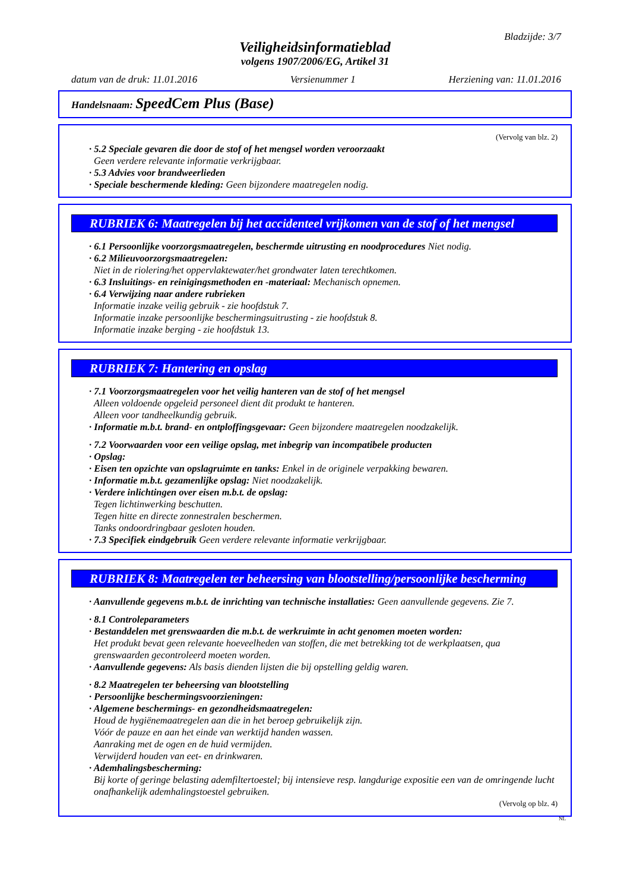Bladzijde: 3/7
Veiligheidsinformatieblad
volgens 1907/2006/EG, Artikel 31
datum van de druk: 11.01.2016 Versienummer 1 Herziening van: 11.01.2016
Handelsnaam: SpeedCem Plus (Base)
(Vervolg van blz. 2)
· 5.2 Speciale gevaren die door de stof of het mengsel worden veroorzaakt
Geen verdere relevante informatie verkrijgbaar.
· 5.3 Advies voor brandweerlieden
· Speciale beschermende kleding: Geen bijzondere maatregelen nodig.
RUBRIEK 6: Maatregelen bij het accidenteel vrijkomen van de stof of het mengsel
· 6.1 Persoonlijke voorzorgsmaatregelen, beschermde uitrusting en noodprocedures Niet nodig.
· 6.2 Milieuvoorzorgsmaatregelen:
Niet in de riolering/het oppervlaktewater/het grondwater laten terechtkomen.
· 6.3 Insluitings- en reinigingsmethoden en -materiaal: Mechanisch opnemen.
· 6.4 Verwijzing naar andere rubrieken
Informatie inzake veilig gebruik - zie hoofdstuk 7.
Informatie inzake persoonlijke beschermingsuitrusting - zie hoofdstuk 8.
Informatie inzake berging - zie hoofdstuk 13.
RUBRIEK 7: Hantering en opslag
· 7.1 Voorzorgsmaatregelen voor het veilig hanteren van de stof of het mengsel
Alleen voldoende opgeleid personeel dient dit produkt te hanteren.
Alleen voor tandheelkundig gebruik.
· Informatie m.b.t. brand- en ontploffingsgevaar: Geen bijzondere maatregelen noodzakelijk.
· 7.2 Voorwaarden voor een veilige opslag, met inbegrip van incompatibele producten
· Opslag:
· Eisen ten opzichte van opslagruimte en tanks: Enkel in de originele verpakking bewaren.
· Informatie m.b.t. gezamenlijke opslag: Niet noodzakelijk.
· Verdere inlichtingen over eisen m.b.t. de opslag:
Tegen lichtinwerking beschutten.
Tegen hitte en directe zonnestralen beschermen.
Tanks ondoordringbaar gesloten houden.
· 7.3 Specifiek eindgebruik Geen verdere relevante informatie verkrijgbaar.
RUBRIEK 8: Maatregelen ter beheersing van blootstelling/persoonlijke bescherming
· Aanvullende gegevens m.b.t. de inrichting van technische installaties: Geen aanvullende gegevens. Zie 7.
· 8.1 Controleparameters
· Bestanddelen met grenswaarden die m.b.t. de werkruimte in acht genomen moeten worden:
Het produkt bevat geen relevante hoeveelheden van stoffen, die met betrekking tot de werkplaatsen, qua grenswaarden gecontroleerd moeten worden.
· Aanvullende gegevens: Als basis dienden lijsten die bij opstelling geldig waren.
· 8.2 Maatregelen ter beheersing van blootstelling
· Persoonlijke beschermingsvoorzieningen:
· Algemene beschermings- en gezondheidsmaatregelen:
Houd de hygiënemaatregelen aan die in het beroep gebruikelijk zijn.
Vóór de pauze en aan het einde van werktijd handen wassen.
Aanraking met de ogen en de huid vermijden.
Verwijderd houden van eet- en drinkwaren.
· Ademhalingsbescherming:
Bij korte of geringe belasting ademfiltertoestel; bij intensieve resp. langdurige expositie een van de omringende lucht onafhankelijk ademhalingstoestel gebruiken.
(Vervolg op blz. 4)
NL